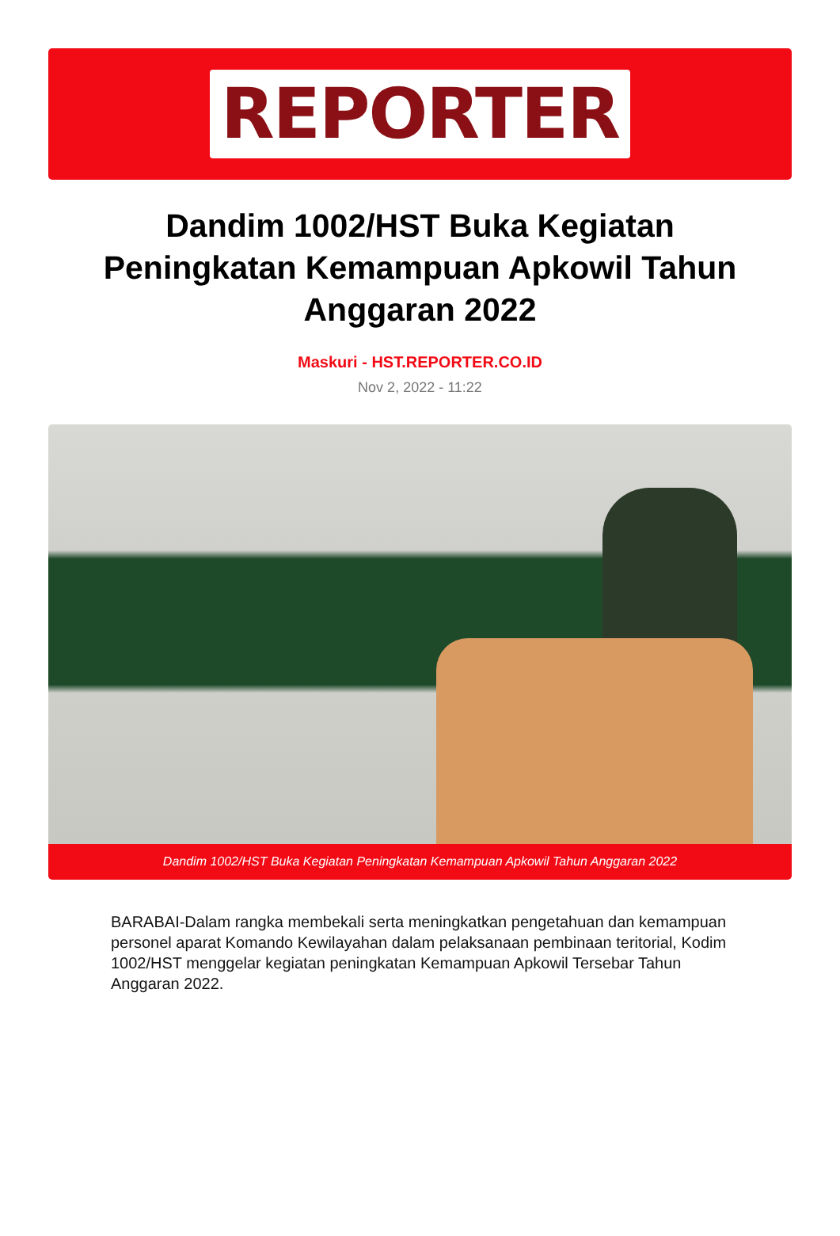REPORTER
Dandim 1002/HST Buka Kegiatan Peningkatan Kemampuan Apkowil Tahun Anggaran 2022
Maskuri - HST.REPORTER.CO.ID
Nov 2, 2022 - 11:22
Dandim 1002/HST Buka Kegiatan Peningkatan Kemampuan Apkowil Tahun Anggaran 2022
BARABAI-Dalam rangka membekali serta meningkatkan pengetahuan dan kemampuan personel aparat Komando Kewilayahan dalam pelaksanaan pembinaan teritorial, Kodim 1002/HST menggelar kegiatan peningkatan Kemampuan Apkowil Tersebar Tahun Anggaran 2022.